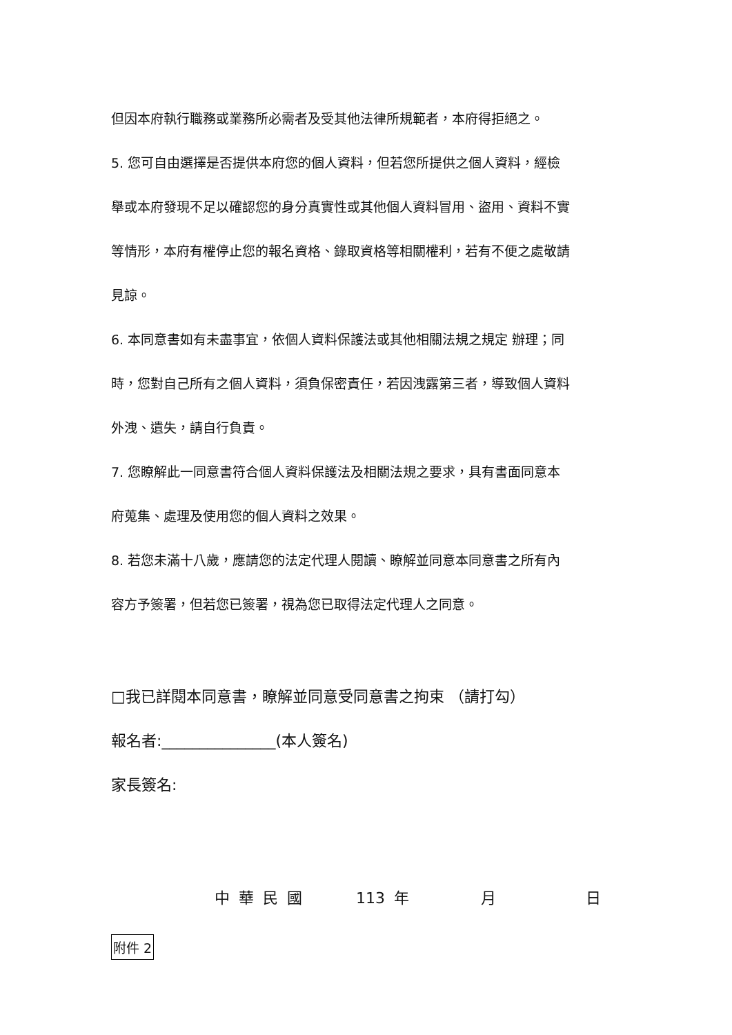但因本府執行職務或業務所必需者及受其他法律所規範者，本府得拒絕之。
5. 您可自由選擇是否提供本府您的個人資料，但若您所提供之個人資料，經檢
舉或本府發現不足以確認您的身分真實性或其他個人資料冒用、盜用、資料不實
等情形，本府有權停止您的報名資格、錄取資格等相關權利，若有不便之處敬請
見諒。
6. 本同意書如有未盡事宜，依個人資料保護法或其他相關法規之規定 辦理；同
時，您對自己所有之個人資料，須負保密責任，若因洩露第三者，導致個人資料
外洩、遺失，請自行負責。
7. 您瞭解此一同意書符合個人資料保護法及相關法規之要求，具有書面同意本
府蒐集、處理及使用您的個人資料之效果。
8. 若您未滿十八歲，應請您的法定代理人閱讀、瞭解並同意本同意書之所有內
容方予簽署，但若您已簽署，視為您已取得法定代理人之同意。
□我已詳閱本同意書，瞭解並同意受同意書之拘束 （請打勾）
報名者:_______________(本人簽名)
家長簽名:
中 華 民 國 113 年 月 日
附件 2